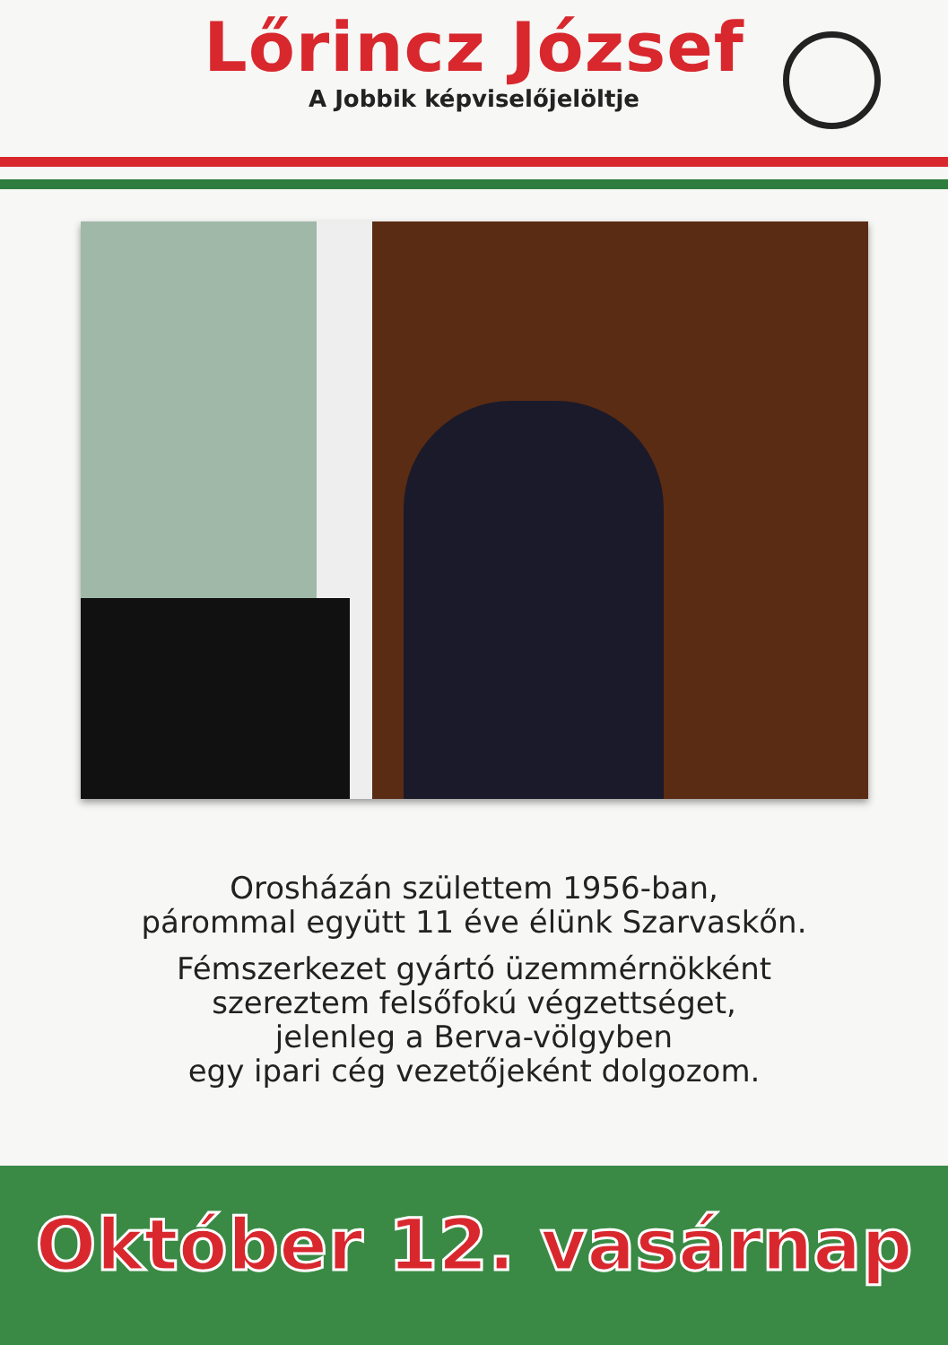Lőrincz József
A Jobbik képviselőjelöltje
Orosházán születtem 1956-ban,
párommal együtt 11 éve élünk Szarvaskőn.
Fémszerkezet gyártó üzemmérnökként
szereztem felsőfokú végzettséget,
jelenleg a Berva-völgyben
egy ipari cég vezetőjeként dolgozom.
Október 12. vasárnap